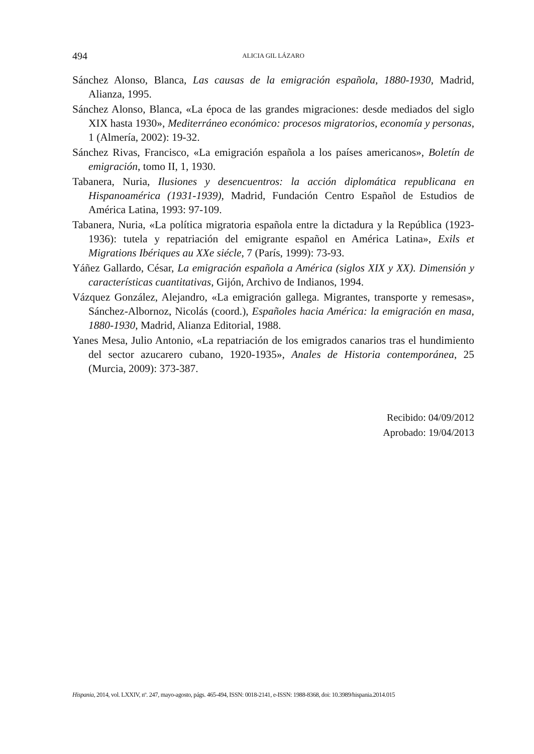494
ALICIA GIL LÁZARO
Sánchez Alonso, Blanca, Las causas de la emigración española, 1880-1930, Madrid, Alianza, 1995.
Sánchez Alonso, Blanca, «La época de las grandes migraciones: desde mediados del siglo XIX hasta 1930», Mediterráneo económico: procesos migratorios, economía y personas, 1 (Almería, 2002): 19-32.
Sánchez Rivas, Francisco, «La emigración española a los países americanos», Boletín de emigración, tomo II, 1, 1930.
Tabanera, Nuria, Ilusiones y desencuentros: la acción diplomática republicana en Hispanoamérica (1931-1939), Madrid, Fundación Centro Español de Estudios de América Latina, 1993: 97-109.
Tabanera, Nuria, «La política migratoria española entre la dictadura y la República (1923-1936): tutela y repatriación del emigrante español en América Latina», Exils et Migrations Ibériques au XXe siécle, 7 (París, 1999): 73-93.
Yáñez Gallardo, César, La emigración española a América (siglos XIX y XX). Dimensión y características cuantitativas, Gijón, Archivo de Indianos, 1994.
Vázquez González, Alejandro, «La emigración gallega. Migrantes, transporte y remesas», Sánchez-Albornoz, Nicolás (coord.), Españoles hacia América: la emigración en masa, 1880-1930, Madrid, Alianza Editorial, 1988.
Yanes Mesa, Julio Antonio, «La repatriación de los emigrados canarios tras el hundimiento del sector azucarero cubano, 1920-1935», Anales de Historia contemporánea, 25 (Murcia, 2009): 373-387.
Recibido: 04/09/2012
Aprobado: 19/04/2013
Hispania, 2014, vol. LXXIV, nº. 247, mayo-agosto, págs. 465-494, ISSN: 0018-2141, e-ISSN: 1988-8368, doi: 10.3989/hispania.2014.015